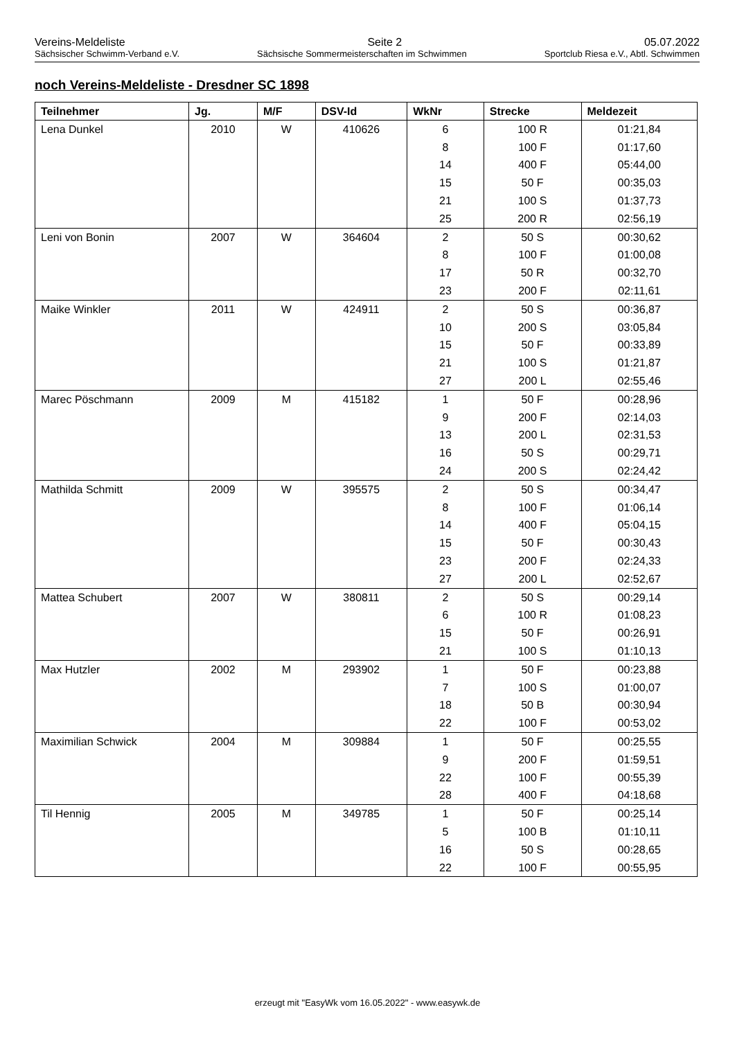Vereins-Meldeliste Seite 2 05.07.2022
Sächsischer Schwimm-Verband e.V. Sächsische Sommermeisterschaften im Schwimmen Sportclub Riesa e.V., Abtl. Schwimmen
noch Vereins-Meldeliste - Dresdner SC 1898
| Teilnehmer | Jg. | M/F | DSV-Id | WkNr | Strecke | Meldezeit |
| --- | --- | --- | --- | --- | --- | --- |
| Lena Dunkel | 2010 | W | 410626 | 6 | 100 R | 01:21,84 |
| | | | | 8 | 100 F | 01:17,60 |
| | | | | 14 | 400 F | 05:44,00 |
| | | | | 15 | 50 F | 00:35,03 |
| | | | | 21 | 100 S | 01:37,73 |
| | | | | 25 | 200 R | 02:56,19 |
| Leni von Bonin | 2007 | W | 364604 | 2 | 50 S | 00:30,62 |
| | | | | 8 | 100 F | 01:00,08 |
| | | | | 17 | 50 R | 00:32,70 |
| | | | | 23 | 200 F | 02:11,61 |
| Maike Winkler | 2011 | W | 424911 | 2 | 50 S | 00:36,87 |
| | | | | 10 | 200 S | 03:05,84 |
| | | | | 15 | 50 F | 00:33,89 |
| | | | | 21 | 100 S | 01:21,87 |
| | | | | 27 | 200 L | 02:55,46 |
| Marec Pöschmann | 2009 | M | 415182 | 1 | 50 F | 00:28,96 |
| | | | | 9 | 200 F | 02:14,03 |
| | | | | 13 | 200 L | 02:31,53 |
| | | | | 16 | 50 S | 00:29,71 |
| | | | | 24 | 200 S | 02:24,42 |
| Mathilda Schmitt | 2009 | W | 395575 | 2 | 50 S | 00:34,47 |
| | | | | 8 | 100 F | 01:06,14 |
| | | | | 14 | 400 F | 05:04,15 |
| | | | | 15 | 50 F | 00:30,43 |
| | | | | 23 | 200 F | 02:24,33 |
| | | | | 27 | 200 L | 02:52,67 |
| Mattea Schubert | 2007 | W | 380811 | 2 | 50 S | 00:29,14 |
| | | | | 6 | 100 R | 01:08,23 |
| | | | | 15 | 50 F | 00:26,91 |
| | | | | 21 | 100 S | 01:10,13 |
| Max Hutzler | 2002 | M | 293902 | 1 | 50 F | 00:23,88 |
| | | | | 7 | 100 S | 01:00,07 |
| | | | | 18 | 50 B | 00:30,94 |
| | | | | 22 | 100 F | 00:53,02 |
| Maximilian Schwick | 2004 | M | 309884 | 1 | 50 F | 00:25,55 |
| | | | | 9 | 200 F | 01:59,51 |
| | | | | 22 | 100 F | 00:55,39 |
| | | | | 28 | 400 F | 04:18,68 |
| Til Hennig | 2005 | M | 349785 | 1 | 50 F | 00:25,14 |
| | | | | 5 | 100 B | 01:10,11 |
| | | | | 16 | 50 S | 00:28,65 |
| | | | | 22 | 100 F | 00:55,95 |
erzeugt mit "EasyWk vom 16.05.2022" - www.easywk.de